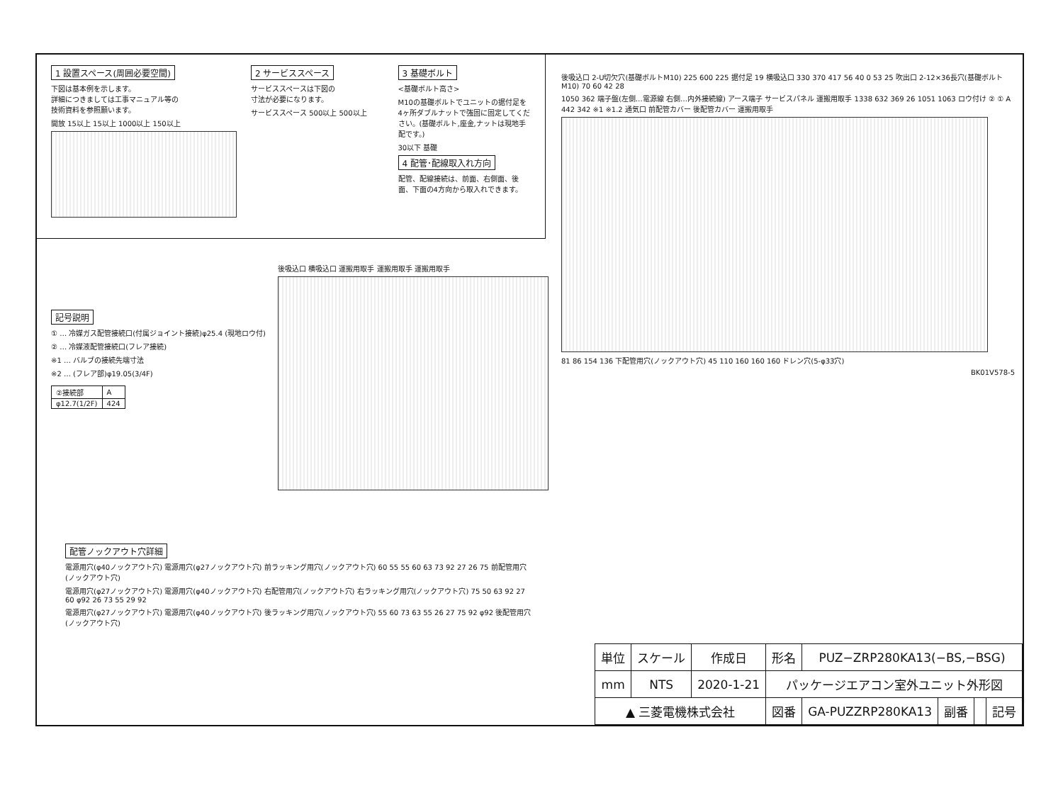1 設置スペース(周囲必要空間)
下図は基本例を示します。
詳細につきましては工事マニュアル等の
技術資料を参照願います。
開放 15以上 15以上 1000以上 150以上
2 サービススペース
サービススペースは下図の
寸法が必要になります。
サービススペース 500以上 500以上
3 基礎ボルト
<基礎ボルト高さ>
M10の基礎ボルトでユニットの据付足を4ヶ所ダブルナットで強固に固定してください。(基礎ボルト,座金,ナットは現地手配です。)
30以下 基礎
4 配管･配線取入れ方向
配管、配線接続は、前面、右側面、後面、下面の4方向から取入れできます。
記号説明
① … 冷媒ガス配管接続口(付属ジョイント接続)φ25.4 (現地ロウ付)
② … 冷媒液配管接続口(フレア接続)
※1 … バルブの接続先端寸法
※2 … (フレア部)φ19.05(3/4F)
| ②接続部 | A |
| φ12.7(1/2F) | 424 |
後吸込口 横吸込口 運搬用取手 運搬用取手 運搬用取手
後吸込口 2-U切欠穴(基礎ボルトM10) 225 600 225 据付足 19 横吸込口 330 370 417 56 40 0 53 25 吹出口 2-12×36長穴(基礎ボルトM10) 70 60 42 28
1050 362 端子盤(左側…電源線 右側…内外接続線) アース端子 サービスパネル 運搬用取手 1338 632 369 26 1051 1063 ロウ付け ② ① A 442 342 ※1 ※1.2 通気口 前配管カバー 後配管カバー 運搬用取手
81 86 154 136 下配管用穴(ノックアウト穴) 45 110 160 160 160 ドレン穴(5-φ33穴)
BK01V578-5
配管ノックアウト穴詳細
電源用穴(φ40ノックアウト穴) 電源用穴(φ27ノックアウト穴) 前ラッキング用穴(ノックアウト穴) 60 55 55 60 63 73 92 27 26 75 前配管用穴(ノックアウト穴)
電源用穴(φ27ノックアウト穴) 電源用穴(φ40ノックアウト穴) 右配管用穴(ノックアウト穴) 右ラッキング用穴(ノックアウト穴) 75 50 63 92 27 60 φ92 26 73 55 29 92
電源用穴(φ27ノックアウト穴) 電源用穴(φ40ノックアウト穴) 後ラッキング用穴(ノックアウト穴) 55 60 73 63 55 26 27 75 92 φ92 後配管用穴(ノックアウト穴)
| 単位 | スケール | 作成日 | 形名 | PUZ−ZRP280KA13(−BS,−BSG) | | | |
| mm | NTS | 2020-1-21 | パッケージエアコン室外ユニット外形図 | | | | |
| ▲ 三菱電機株式会社 | | | 図番 | GA-PUZZRP280KA13 | 副番 | | 記号 |